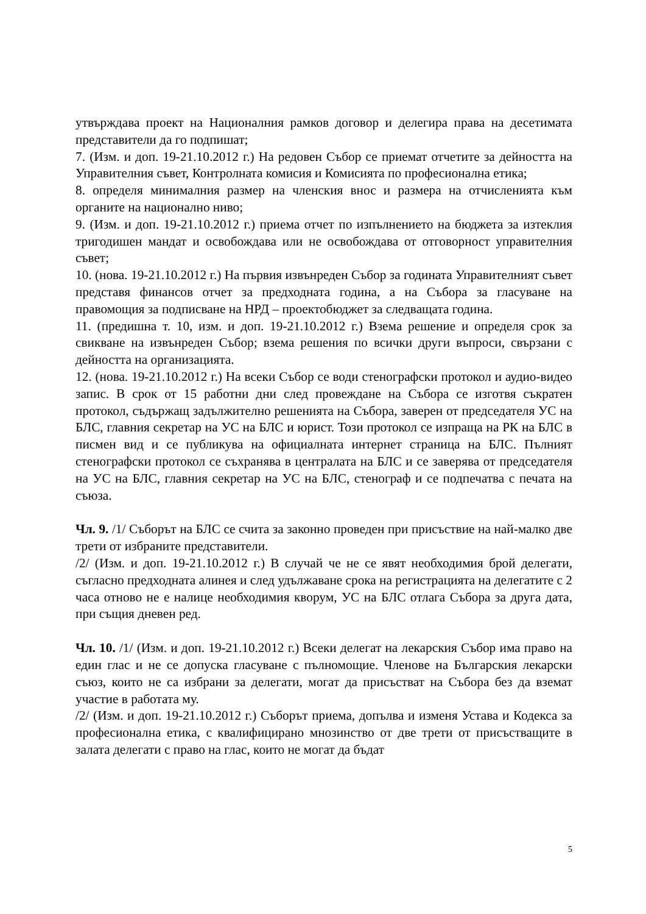утвърждава проект на Националния рамков договор и делегира права на десетимата представители да го подпишат;
7. (Изм. и доп. 19-21.10.2012 г.) На редовен Събор се приемат отчетите за дейността на Управителния съвет, Контролната комисия и Комисията по професионална етика;
8. определя минималния размер на членския внос и размера на отчисленията към органите на национално ниво;
9. (Изм. и доп. 19-21.10.2012 г.) приема отчет по изпълнението на бюджета за изтеклия тригодишен мандат и освобождава или не освобождава от отговорност управителния съвет;
10. (нова. 19-21.10.2012 г.) На първия извънреден Събор за годината Управителният съвет представя финансов отчет за предходната година, а на Събора за гласуване на правомощия за подписване на НРД – проектобюджет за следващата година.
11. (предишна т. 10, изм. и доп. 19-21.10.2012 г.) Взема решение и определя срок за свикване на извънреден Събор; взема решения по всички други въпроси, свързани с дейността на организацията.
12. (нова. 19-21.10.2012 г.) На всеки Събор се води стенографски протокол и аудио-видео запис. В срок от 15 работни дни след провеждане на Събора се изготвя съкратен протокол, съдържащ задължително решенията на Събора, заверен от председателя УС на БЛС, главния секретар на УС на БЛС и юрист. Този протокол се изпраща на РК на БЛС в писмен вид и се публикува на официалната интернет страница на БЛС. Пълният стенографски протокол се съхранява в централата на БЛС и се заверява от председателя на УС на БЛС, главния секретар на УС на БЛС, стенограф и се подпечатва с печата на съюза.
Чл. 9. /1/ Съборът на БЛС се счита за законно проведен при присъствие на най-малко две трети от избраните представители.
/2/ (Изм. и доп. 19-21.10.2012 г.) В случай че не се явят необходимия брой делегати, съгласно предходната алинея и след удължаване срока на регистрацията на делегатите с 2 часа отново не е налице необходимия кворум, УС на БЛС отлага Събора за друга дата, при същия дневен ред.
Чл. 10. /1/ (Изм. и доп. 19-21.10.2012 г.) Всеки делегат на лекарския Събор има право на един глас и не се допуска гласуване с пълномощие. Членове на Българския лекарски съюз, които не са избрани за делегати, могат да присъстват на Събора без да вземат участие в работата му.
/2/ (Изм. и доп. 19-21.10.2012 г.) Съборът приема, допълва и изменя Устава и Кодекса за професионална етика, с квалифицирано мнозинство от две трети от присъстващите в залата делегати с право на глас, които не могат да бъдат
5